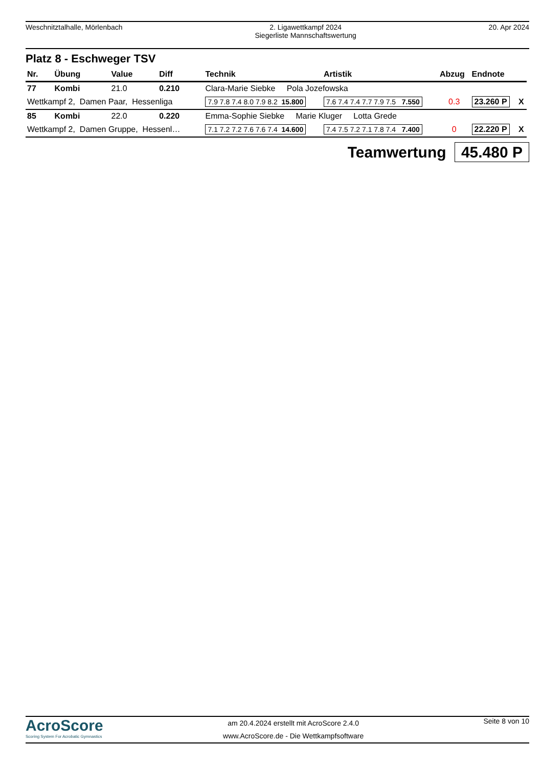Weschnitztalhalle, Mörlenbach 2. Ligawettkampf 2024
Siegerliste Mannschaftswertung
20. Apr 2024
Platz 8 - Eschweger TSV
| Nr. | Übung | Value | Diff | Technik | Artistik | Abzug | Endnote | |
| --- | --- | --- | --- | --- | --- | --- | --- | --- |
| 77 | Kombi | 21.0 | 0.210 | Clara-Marie Siebke Pola Jozefowska | | | | |
| Wettkampf 2, Damen Paar, Hessenliga | | | | 7.9 7.8 7.4 8.0 7.9 8.2 15.800 | 7.6 7.4 7.4 7.7 7.9 7.5 7.550 | 0.3 | 23.260 P | X |
| 85 | Kombi | 22.0 | 0.220 | Emma-Sophie Siebke Marie Kluger Lotta Grede | | | | |
| Wettkampf 2, Damen Gruppe, Hessenl… | | | | 7.1 7.2 7.2 7.6 7.6 7.4 14.600 | 7.4 7.5 7.2 7.1 7.8 7.4 7.400 | 0 | 22.220 P | X |
Teamwertung 45.480 P
AcroScore
Scoring System For Acrobatic Gymnastics
am 20.4.2024 erstellt mit AcroScore 2.4.0
www.AcroScore.de - Die Wettkampfsoftware
Seite 8 von 10